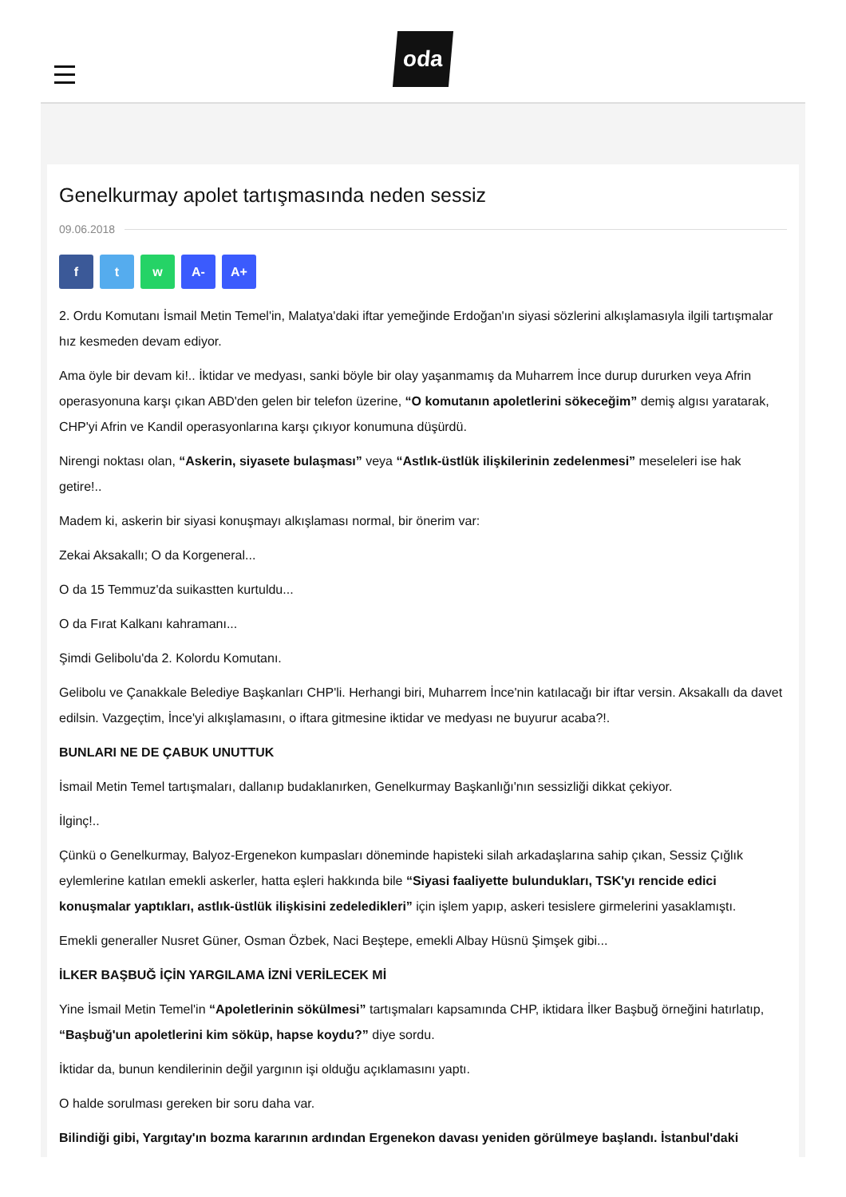oda
Genelkurmay apolet tartışmasında neden sessiz
09.06.2018
f t w A- A+
2. Ordu Komutanı İsmail Metin Temel'in, Malatya'daki iftar yemeğinde Erdoğan'ın siyasi sözlerini alkışlamasıyla ilgili tartışmalar hız kesmeden devam ediyor.
Ama öyle bir devam ki!.. İktidar ve medyası, sanki böyle bir olay yaşanmamış da Muharrem İnce durup dururken veya Afrin operasyonuna karşı çıkan ABD'den gelen bir telefon üzerine, “O komutanın apoletlerini sökeceğim” demiş algısı yaratarak, CHP'yi Afrin ve Kandil operasyonlarına karşı çıkıyor konumuna düşürdü.
Nirengi noktası olan, “Askerin, siyasete bulaşması” veya “Astlık-üstlük ilişkilerinin zedelenmesi” meseleleri ise hak getire!..
Madem ki, askerin bir siyasi konuşmayı alkışlaması normal, bir önerim var:
Zekai Aksakallı; O da Korgeneral...
O da 15 Temmuz'da suikastten kurtuldu...
O da Fırat Kalkanı kahramanı...
Şimdi Gelibolu'da 2. Kolordu Komutanı.
Gelibolu ve Çanakkale Belediye Başkanları CHP'li. Herhangi biri, Muharrem İnce'nin katılacağı bir iftar versin. Aksakallı da davet edilsin. Vazgeçtim, İnce'yi alkışlamasını, o iftara gitmesine iktidar ve medyası ne buyurur acaba?!.
BUNLARI NE DE ÇABUK UNUTTUK
İsmail Metin Temel tartışmaları, dallanıp budaklanırken, Genelkurmay Başkanlığı'nın sessizliği dikkat çekiyor.
İlginç!..
Çünkü o Genelkurmay, Balyoz-Ergenekon kumpasları döneminde hapisteki silah arkadaşlarına sahip çıkan, Sessiz Çığlık eylemlerine katılan emekli askerler, hatta eşleri hakkında bile “Siyasi faaliyette bulundukları, TSK'yı rencide edici konuşmalar yaptıkları, astlık-üstlük ilişkisini zedeledikleri” için işlem yapıp, askeri tesislere girmelerini yasaklamıştı.
Emekli generaller Nusret Güner, Osman Özbek, Naci Beştepe, emekli Albay Hüsnü Şimşek gibi...
İLKER BAŞBUĞ İÇİN YARGILAMA İZNİ VERİLECEK Mİ
Yine İsmail Metin Temel'in “Apoletlerinin sökülmesi” tartışmaları kapsamında CHP, iktidara İlker Başbuğ örneğini hatırlatıp, “Başbuğ'un apoletlerini kim söküp, hapse koydu?” diye sordu.
İktidar da, bunun kendilerinin değil yargının işi olduğu açıklamasını yaptı.
O halde sorulması gereken bir soru daha var.
Bilindiği gibi, Yargıtay'ın bozma kararının ardından Ergenekon davası yeniden görülmeye başlandı. İstanbul'daki